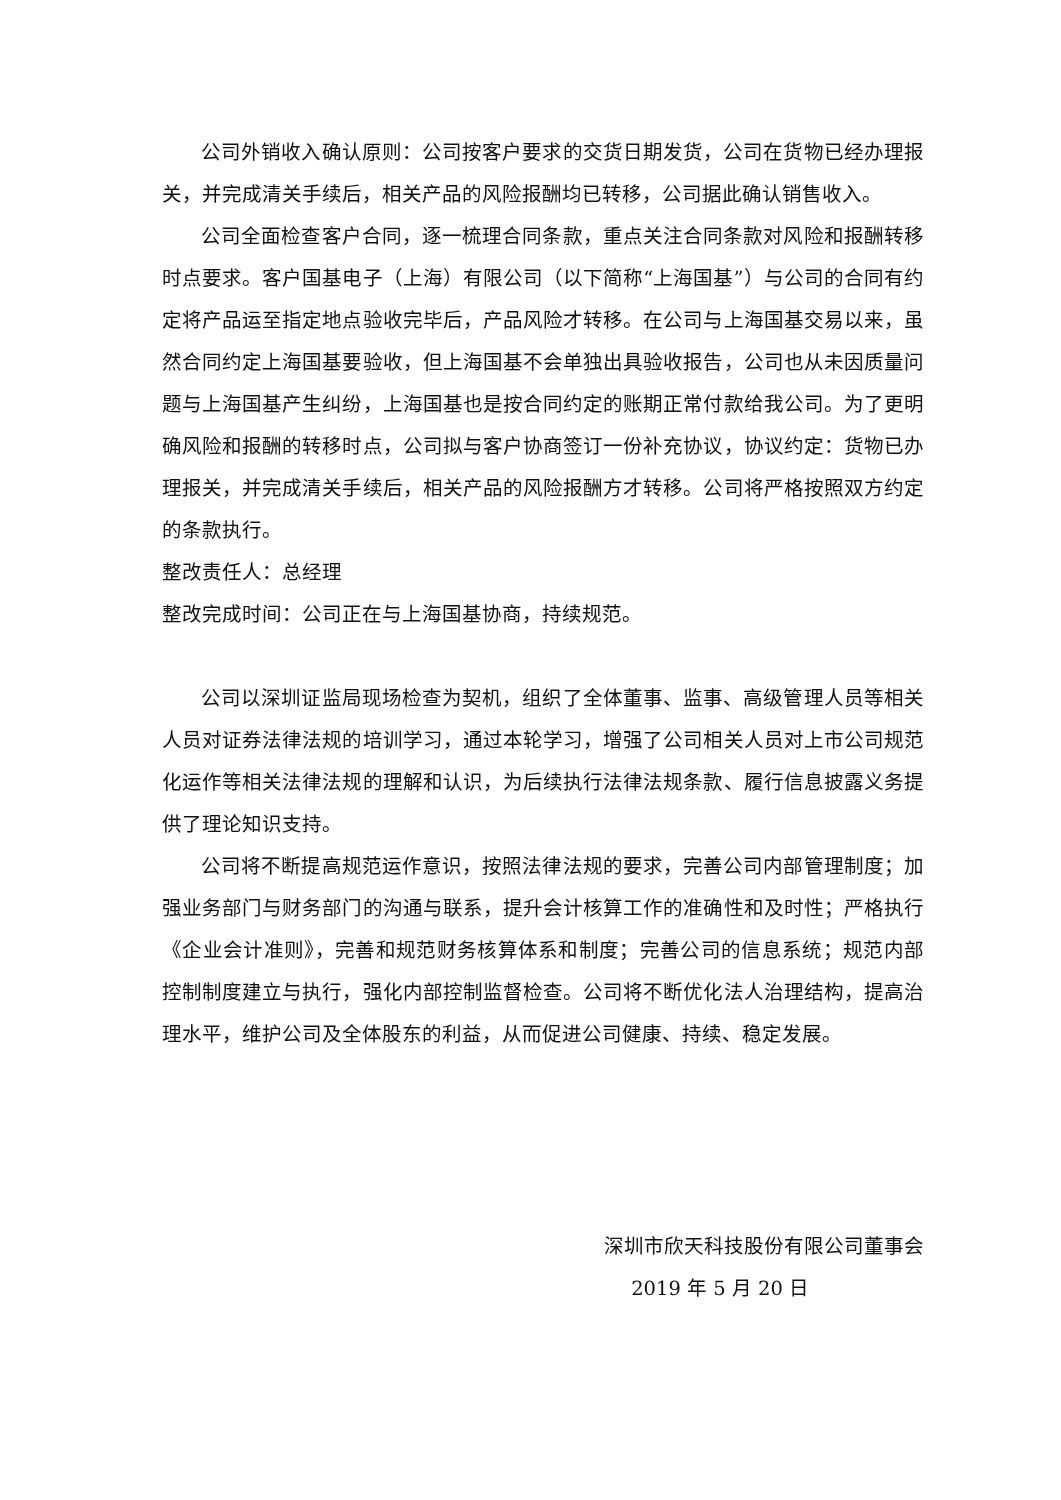公司外销收入确认原则：公司按客户要求的交货日期发货，公司在货物已经办理报关，并完成清关手续后，相关产品的风险报酬均已转移，公司据此确认销售收入。
公司全面检查客户合同，逐一梳理合同条款，重点关注合同条款对风险和报酬转移时点要求。客户国基电子（上海）有限公司（以下简称“上海国基”）与公司的合同有约定将产品运至指定地点验收完毕后，产品风险才转移。在公司与上海国基交易以来，虽然合同约定上海国基要验收，但上海国基不会单独出具验收报告，公司也从未因质量问题与上海国基产生纠纷，上海国基也是按合同约定的账期正常付款给我公司。为了更明确风险和报酬的转移时点，公司拟与客户协商签订一份补充协议，协议约定：货物已办理报关，并完成清关手续后，相关产品的风险报酬方才转移。公司将严格按照双方约定的条款执行。
整改责任人：总经理
整改完成时间：公司正在与上海国基协商，持续规范。
公司以深圳证监局现场检查为契机，组织了全体董事、监事、高级管理人员等相关人员对证券法律法规的培训学习，通过本轮学习，增强了公司相关人员对上市公司规范化运作等相关法律法规的理解和认识，为后续执行法律法规条款、履行信息披露义务提供了理论知识支持。
公司将不断提高规范运作意识，按照法律法规的要求，完善公司内部管理制度；加强业务部门与财务部门的沟通与联系，提升会计核算工作的准确性和及时性；严格执行《企业会计准则》，完善和规范财务核算体系和制度；完善公司的信息系统；规范内部控制制度建立与执行，强化内部控制监督检查。公司将不断优化法人治理结构，提高治理水平，维护公司及全体股东的利益，从而促进公司健康、持续、稳定发展。
深圳市欣天科技股份有限公司董事会
2019 年 5 月 20 日